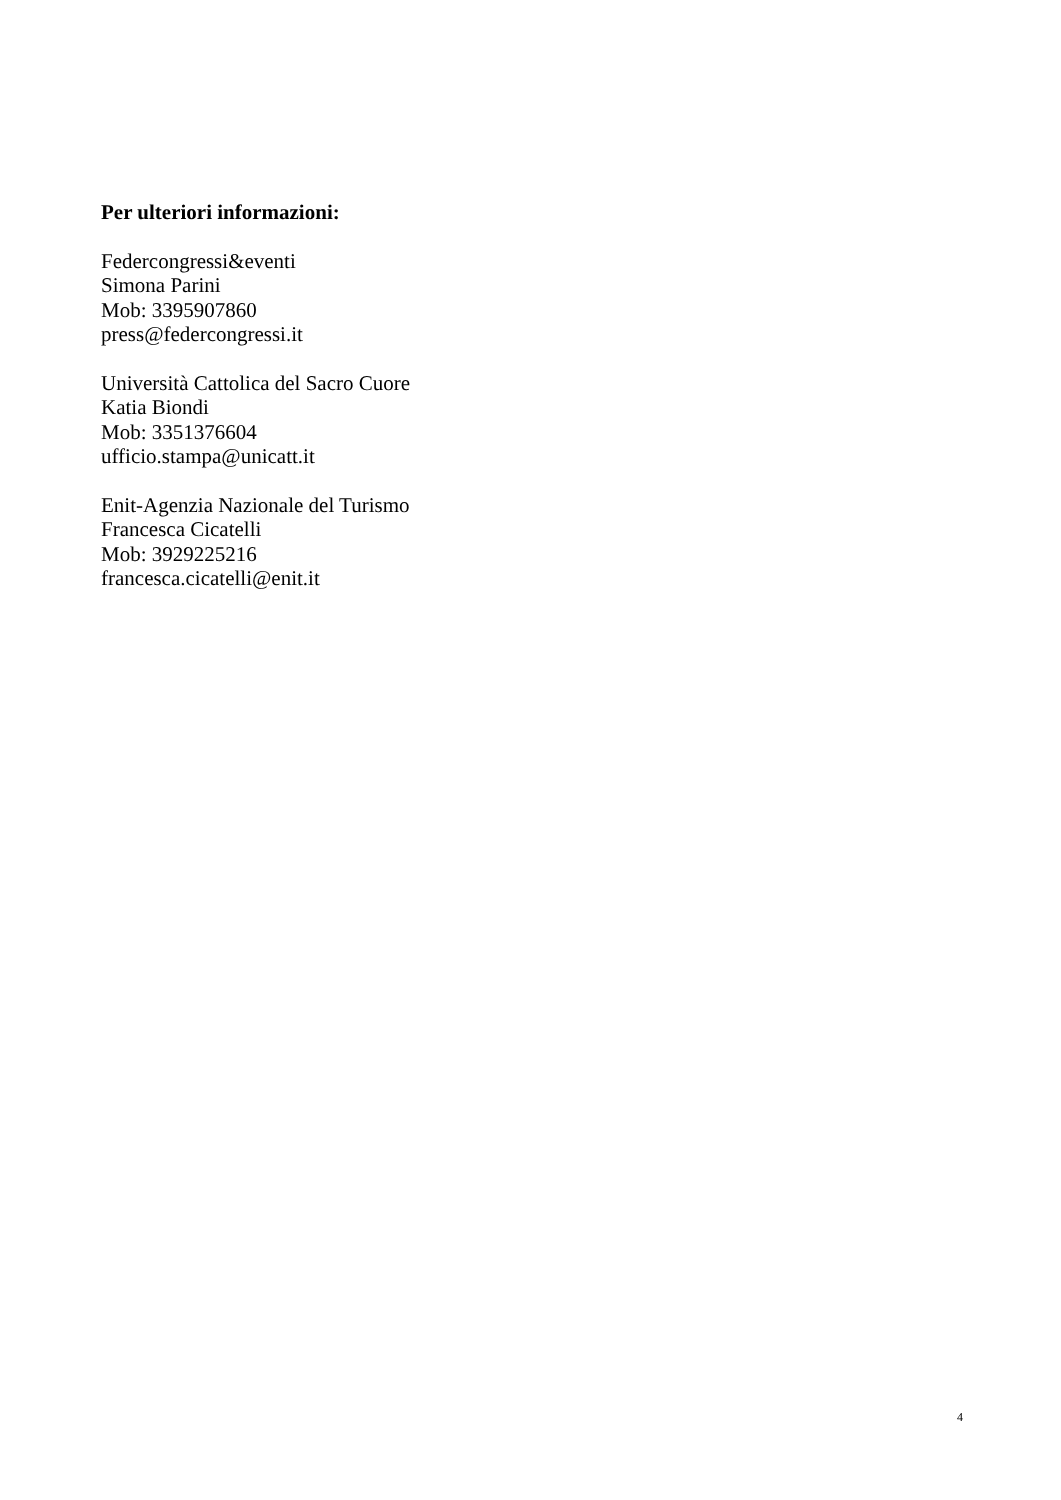Per ulteriori informazioni:
Federcongressi&eventi
Simona Parini
Mob: 3395907860
press@federcongressi.it
Università Cattolica del Sacro Cuore
Katia Biondi
Mob: 3351376604
ufficio.stampa@unicatt.it
Enit-Agenzia Nazionale del Turismo
Francesca Cicatelli
Mob: 3929225216
francesca.cicatelli@enit.it
4